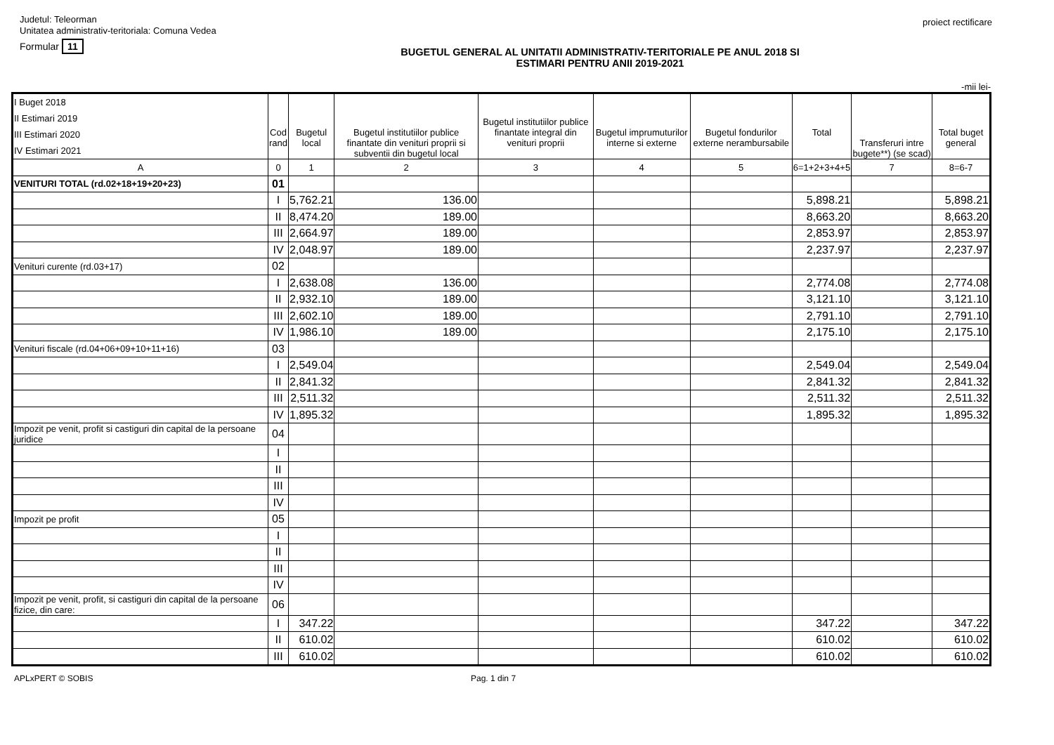Judetul: Teleorman
Unitatea administrativ-teritoriala: Comuna Vedea
proiect rectificare
Formular 11
BUGETUL GENERAL AL UNITATII ADMINISTRATIV-TERITORIALE PE ANUL 2018 SI
ESTIMARI PENTRU ANII 2019-2021
-mii lei-
| I Buget 2018 II Estimari 2019 III Estimari 2020 IV Estimari 2021 | Cod rand | Bugetul local | Bugetul institutiilor publice finantate din venituri proprii si subventii din bugetul local | Bugetul institutiilor publice finantate integral din venituri proprii | Bugetul imprumuturilor interne si externe | Bugetul fondurilor externe nerambursabile | Total | Transferuri intre bugete**) (se scad) | Total buget general |
| --- | --- | --- | --- | --- | --- | --- | --- | --- | --- |
| A | 0 | 1 | 2 | 3 | 4 | 5 | 6=1+2+3+4+5 | 7 | 8=6-7 |
| VENITURI TOTAL (rd.02+18+19+20+23) | 01 | | | | | | | | |
| | I | 5,762.21 | 136.00 | | | | 5,898.21 | | 5,898.21 |
| | II | 8,474.20 | 189.00 | | | | 8,663.20 | | 8,663.20 |
| | III | 2,664.97 | 189.00 | | | | 2,853.97 | | 2,853.97 |
| | IV | 2,048.97 | 189.00 | | | | 2,237.97 | | 2,237.97 |
| Venituri curente (rd.03+17) | 02 | | | | | | | | |
| | I | 2,638.08 | 136.00 | | | | 2,774.08 | | 2,774.08 |
| | II | 2,932.10 | 189.00 | | | | 3,121.10 | | 3,121.10 |
| | III | 2,602.10 | 189.00 | | | | 2,791.10 | | 2,791.10 |
| | IV | 1,986.10 | 189.00 | | | | 2,175.10 | | 2,175.10 |
| Venituri fiscale (rd.04+06+09+10+11+16) | 03 | | | | | | | | |
| | I | 2,549.04 | | | | | 2,549.04 | | 2,549.04 |
| | II | 2,841.32 | | | | | 2,841.32 | | 2,841.32 |
| | III | 2,511.32 | | | | | 2,511.32 | | 2,511.32 |
| | IV | 1,895.32 | | | | | 1,895.32 | | 1,895.32 |
| Impozit pe venit, profit si castiguri din capital de la persoane juridice | 04 | | | | | | | | |
| | I | | | | | | | | |
| | II | | | | | | | | |
| | III | | | | | | | | |
| | IV | | | | | | | | |
| Impozit pe profit | 05 | | | | | | | | |
| | I | | | | | | | | |
| | II | | | | | | | | |
| | III | | | | | | | | |
| | IV | | | | | | | | |
| Impozit pe venit, profit, si castiguri din capital de la persoane fizice, din care: | 06 | | | | | | | | |
| | I | 347.22 | | | | | 347.22 | | 347.22 |
| | II | 610.02 | | | | | 610.02 | | 610.02 |
| | III | 610.02 | | | | | 610.02 | | 610.02 |
APLxPERT © SOBIS Pag. 1 din 7